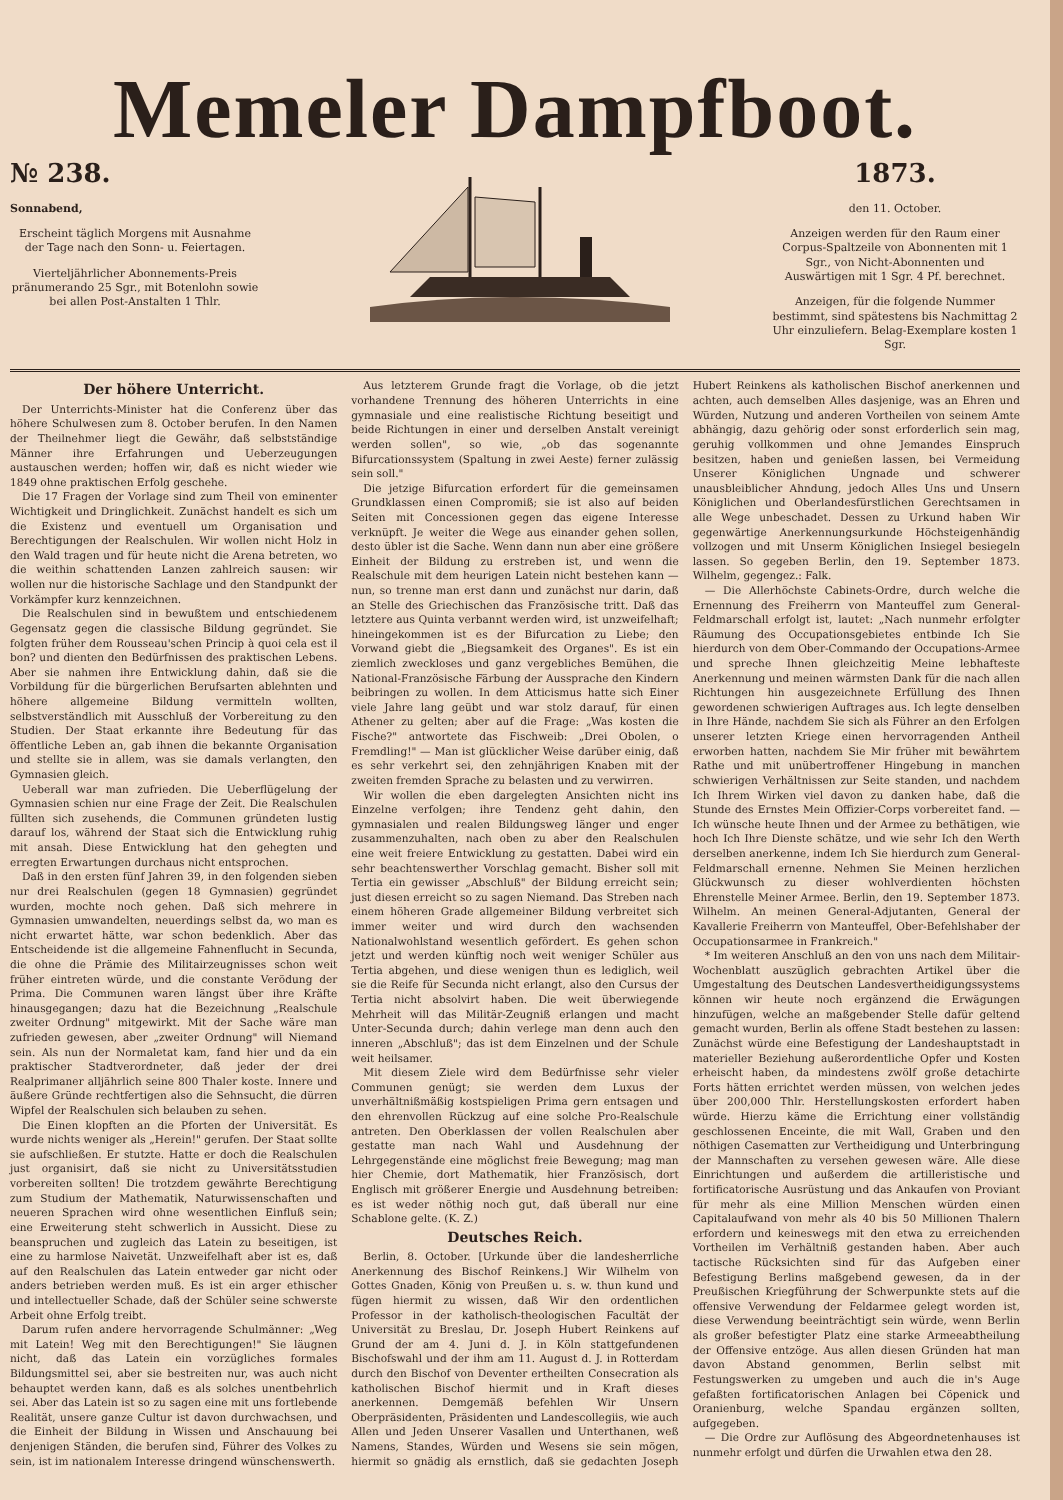Memeler Dampfboot.
№ 238.
Sonnabend,
Erscheint täglich Morgens mit Ausnahme der Tage nach den Sonn- u. Feiertagen.
Vierteljährlicher Abonnements-Preis pränumerando 25 Sgr., mit Botenlohn sowie bei allen Post-Anstalten 1 Thlr.
1873.
den 11. October.
Anzeigen werden für den Raum einer Corpus-Spaltzeile von Abonnenten mit 1 Sgr., von Nicht-Abonnenten und Auswärtigen mit 1 Sgr. 4 Pf. berechnet.
Anzeigen, für die folgende Nummer bestimmt, sind spätestens bis Nachmittag 2 Uhr einzuliefern. Belag-Exemplare kosten 1 Sgr.
Der höhere Unterricht.
Der Unterrichts-Minister hat die Conferenz über das höhere Schulwesen zum 8. October berufen. In den Namen der Theilnehmer liegt die Gewähr, daß selbstständige Männer ihre Erfahrungen und Ueberzeugungen austauschen werden; hoffen wir, daß es nicht wieder wie 1849 ohne praktischen Erfolg geschehe.
Die 17 Fragen der Vorlage sind zum Theil von eminenter Wichtigkeit und Dringlichkeit. Zunächst handelt es sich um die Existenz und eventuell um Organisation und Berechtigungen der Realschulen. Wir wollen nicht Holz in den Wald tragen und für heute nicht die Arena betreten, wo die weithin schattenden Lanzen zahlreich sausen: wir wollen nur die historische Sachlage und den Standpunkt der Vorkämpfer kurz kennzeichnen.
Die Realschulen sind in bewußtem und entschiedenem Gegensatz gegen die classische Bildung gegründet. Sie folgten früher dem Rousseau'schen Princip à quoi cela est il bon? und dienten den Bedürfnissen des praktischen Lebens. Aber sie nahmen ihre Entwicklung dahin, daß sie die Vorbildung für die bürgerlichen Berufsarten ablehnten und höhere allgemeine Bildung vermitteln wollten, selbstverständlich mit Ausschluß der Vorbereitung zu den Studien. Der Staat erkannte ihre Bedeutung für das öffentliche Leben an, gab ihnen die bekannte Organisation und stellte sie in allem, was sie damals verlangten, den Gymnasien gleich.
Ueberall war man zufrieden. Die Ueberflügelung der Gymnasien schien nur eine Frage der Zeit. Die Realschulen füllten sich zusehends, die Communen gründeten lustig darauf los, während der Staat sich die Entwicklung ruhig mit ansah. Diese Entwicklung hat den gehegten und erregten Erwartungen durchaus nicht entsprochen.
Daß in den ersten fünf Jahren 39, in den folgenden sieben nur drei Realschulen (gegen 18 Gymnasien) gegründet wurden, mochte noch gehen. Daß sich mehrere in Gymnasien umwandelten, neuerdings selbst da, wo man es nicht erwartet hätte, war schon bedenklich. Aber das Entscheidende ist die allgemeine Fahnenflucht in Secunda, die ohne die Prämie des Militairzeugnisses schon weit früher eintreten würde, und die constante Verödung der Prima. Die Communen waren längst über ihre Kräfte hinausgegangen; dazu hat die Bezeichnung „Realschule zweiter Ordnung" mitgewirkt. Mit der Sache wäre man zufrieden gewesen, aber „zweiter Ordnung" will Niemand sein. Als nun der Normaletat kam, fand hier und da ein praktischer Stadtverordneter, daß jeder der drei Realprimaner alljährlich seine 800 Thaler koste. Innere und äußere Gründe rechtfertigen also die Sehnsucht, die dürren Wipfel der Realschulen sich belauben zu sehen.
Die Einen klopften an die Pforten der Universität. Es wurde nichts weniger als „Herein!" gerufen. Der Staat sollte sie aufschließen. Er stutzte. Hatte er doch die Realschulen just organisirt, daß sie nicht zu Universitätsstudien vorbereiten sollten! Die trotzdem gewährte Berechtigung zum Studium der Mathematik, Naturwissenschaften und neueren Sprachen wird ohne wesentlichen Einfluß sein; eine Erweiterung steht schwerlich in Aussicht. Diese zu beanspruchen und zugleich das Latein zu beseitigen, ist eine zu harmlose Naivetät. Unzweifelhaft aber ist es, daß auf den Realschulen das Latein entweder gar nicht oder anders betrieben werden muß. Es ist ein arger ethischer und intellectueller Schade, daß der Schüler seine schwerste Arbeit ohne Erfolg treibt.
Darum rufen andere hervorragende Schulmänner: „Weg mit Latein! Weg mit den Berechtigungen!" Sie läugnen nicht, daß das Latein ein vorzügliches formales Bildungsmittel sei, aber sie bestreiten nur, was auch nicht behauptet werden kann, daß es als solches unentbehrlich sei. Aber das Latein ist so zu sagen eine mit uns fortlebende Realität, unsere ganze Cultur ist davon durchwachsen, und die Einheit der Bildung in Wissen und Anschauung bei denjenigen Ständen, die berufen sind, Führer des Volkes zu sein, ist im nationalem Interesse dringend wünschenswerth.
Aus letzterem Grunde fragt die Vorlage, ob die jetzt vorhandene Trennung des höheren Unterrichts in eine gymnasiale und eine realistische Richtung beseitigt und beide Richtungen in einer und derselben Anstalt vereinigt werden sollen", so wie, „ob das sogenannte Bifurcationssystem (Spaltung in zwei Aeste) ferner zulässig sein soll."
Die jetzige Bifurcation erfordert für die gemeinsamen Grundklassen einen Compromiß; sie ist also auf beiden Seiten mit Concessionen gegen das eigene Interesse verknüpft. Je weiter die Wege aus einander gehen sollen, desto übler ist die Sache. Wenn dann nun aber eine größere Einheit der Bildung zu erstreben ist, und wenn die Realschule mit dem heurigen Latein nicht bestehen kann — nun, so trenne man erst dann und zunächst nur darin, daß an Stelle des Griechischen das Französische tritt. Daß das letztere aus Quinta verbannt werden wird, ist unzweifelhaft; hineingekommen ist es der Bifurcation zu Liebe; den Vorwand giebt die „Biegsamkeit des Organes". Es ist ein ziemlich zweckloses und ganz vergebliches Bemühen, die National-Französische Färbung der Aussprache den Kindern beibringen zu wollen. In dem Atticismus hatte sich Einer viele Jahre lang geübt und war stolz darauf, für einen Athener zu gelten; aber auf die Frage: „Was kosten die Fische?" antwortete das Fischweib: „Drei Obolen, o Fremdling!" — Man ist glücklicher Weise darüber einig, daß es sehr verkehrt sei, den zehnjährigen Knaben mit der zweiten fremden Sprache zu belasten und zu verwirren.
Wir wollen die eben dargelegten Ansichten nicht ins Einzelne verfolgen; ihre Tendenz geht dahin, den gymnasialen und realen Bildungsweg länger und enger zusammenzuhalten, nach oben zu aber den Realschulen eine weit freiere Entwicklung zu gestatten. Dabei wird ein sehr beachtenswerther Vorschlag gemacht. Bisher soll mit Tertia ein gewisser „Abschluß" der Bildung erreicht sein; just diesen erreicht so zu sagen Niemand. Das Streben nach einem höheren Grade allgemeiner Bildung verbreitet sich immer weiter und wird durch den wachsenden Nationalwohlstand wesentlich gefördert. Es gehen schon jetzt und werden künftig noch weit weniger Schüler aus Tertia abgehen, und diese wenigen thun es lediglich, weil sie die Reife für Secunda nicht erlangt, also den Cursus der Tertia nicht absolvirt haben. Die weit überwiegende Mehrheit will das Militär-Zeugniß erlangen und macht Unter-Secunda durch; dahin verlege man denn auch den inneren „Abschluß"; das ist dem Einzelnen und der Schule weit heilsamer.
Mit diesem Ziele wird dem Bedürfnisse sehr vieler Communen genügt; sie werden dem Luxus der unverhältnißmäßig kostspieligen Prima gern entsagen und den ehrenvollen Rückzug auf eine solche Pro-Realschule antreten. Den Oberklassen der vollen Realschulen aber gestatte man nach Wahl und Ausdehnung der Lehrgegenstände eine möglichst freie Bewegung; mag man hier Chemie, dort Mathematik, hier Französisch, dort Englisch mit größerer Energie und Ausdehnung betreiben: es ist weder nöthig noch gut, daß überall nur eine Schablone gelte. (K. Z.)
Deutsches Reich.
Berlin, 8. October. [Urkunde über die landesherrliche Anerkennung des Bischof Reinkens.] Wir Wilhelm von Gottes Gnaden, König von Preußen u. s. w. thun kund und fügen hiermit zu wissen, daß Wir den ordentlichen Professor in der katholisch-theologischen Facultät der Universität zu Breslau, Dr. Joseph Hubert Reinkens auf Grund der am 4. Juni d. J. in Köln stattgefundenen Bischofswahl und der ihm am 11. August d. J. in Rotterdam durch den Bischof von Deventer ertheilten Consecration als katholischen Bischof hiermit und in Kraft dieses anerkennen. Demgemäß befehlen Wir Unsern Oberpräsidenten, Präsidenten und Landescollegiis, wie auch Allen und Jeden Unserer Vasallen und Unterthanen, weß Namens, Standes, Würden und Wesens sie sein mögen, hiermit so gnädig als ernstlich, daß sie gedachten Joseph Hubert Reinkens als katholischen Bischof anerkennen und achten, auch demselben Alles dasjenige, was an Ehren und Würden, Nutzung und anderen Vortheilen von seinem Amte abhängig, dazu gehörig oder sonst erforderlich sein mag, geruhig vollkommen und ohne Jemandes Einspruch besitzen, haben und genießen lassen, bei Vermeidung Unserer Königlichen Ungnade und schwerer unausbleiblicher Ahndung, jedoch Alles Uns und Unsern Königlichen und Oberlandesfürstlichen Gerechtsamen in alle Wege unbeschadet. Dessen zu Urkund haben Wir gegenwärtige Anerkennungsurkunde Höchsteigenhändig vollzogen und mit Unserm Königlichen Insiegel besiegeln lassen. So gegeben Berlin, den 19. September 1873. Wilhelm, gegengez.: Falk.
— Die Allerhöchste Cabinets-Ordre, durch welche die Ernennung des Freiherrn von Manteuffel zum General-Feldmarschall erfolgt ist, lautet: „Nach nunmehr erfolgter Räumung des Occupationsgebietes entbinde Ich Sie hierdurch von dem Ober-Commando der Occupations-Armee und spreche Ihnen gleichzeitig Meine lebhafteste Anerkennung und meinen wärmsten Dank für die nach allen Richtungen hin ausgezeichnete Erfüllung des Ihnen gewordenen schwierigen Auftrages aus. Ich legte denselben in Ihre Hände, nachdem Sie sich als Führer an den Erfolgen unserer letzten Kriege einen hervorragenden Antheil erworben hatten, nachdem Sie Mir früher mit bewährtem Rathe und mit unübertroffener Hingebung in manchen schwierigen Verhältnissen zur Seite standen, und nachdem Ich Ihrem Wirken viel davon zu danken habe, daß die Stunde des Ernstes Mein Offizier-Corps vorbereitet fand. — Ich wünsche heute Ihnen und der Armee zu bethätigen, wie hoch Ich Ihre Dienste schätze, und wie sehr Ich den Werth derselben anerkenne, indem Ich Sie hierdurch zum General-Feldmarschall ernenne. Nehmen Sie Meinen herzlichen Glückwunsch zu dieser wohlverdienten höchsten Ehrenstelle Meiner Armee. Berlin, den 19. September 1873. Wilhelm. An meinen General-Adjutanten, General der Kavallerie Freiherrn von Manteuffel, Ober-Befehlshaber der Occupationsarmee in Frankreich."
* Im weiteren Anschluß an den von uns nach dem Militair-Wochenblatt auszüglich gebrachten Artikel über die Umgestaltung des Deutschen Landesvertheidigungssystems können wir heute noch ergänzend die Erwägungen hinzufügen, welche an maßgebender Stelle dafür geltend gemacht wurden, Berlin als offene Stadt bestehen zu lassen: Zunächst würde eine Befestigung der Landeshauptstadt in materieller Beziehung außerordentliche Opfer und Kosten erheischt haben, da mindestens zwölf große detachirte Forts hätten errichtet werden müssen, von welchen jedes über 200,000 Thlr. Herstellungskosten erfordert haben würde. Hierzu käme die Errichtung einer vollständig geschlossenen Enceinte, die mit Wall, Graben und den nöthigen Casematten zur Vertheidigung und Unterbringung der Mannschaften zu versehen gewesen wäre. Alle diese Einrichtungen und außerdem die artilleristische und fortificatorische Ausrüstung und das Ankaufen von Proviant für mehr als eine Million Menschen würden einen Capitalaufwand von mehr als 40 bis 50 Millionen Thalern erfordern und keineswegs mit den etwa zu erreichenden Vortheilen im Verhältniß gestanden haben. Aber auch tactische Rücksichten sind für das Aufgeben einer Befestigung Berlins maßgebend gewesen, da in der Preußischen Kriegführung der Schwerpunkte stets auf die offensive Verwendung der Feldarmee gelegt worden ist, diese Verwendung beeinträchtigt sein würde, wenn Berlin als großer befestigter Platz eine starke Armeeabtheilung der Offensive entzöge. Aus allen diesen Gründen hat man davon Abstand genommen, Berlin selbst mit Festungswerken zu umgeben und auch die in's Auge gefaßten fortificatorischen Anlagen bei Cöpenick und Oranienburg, welche Spandau ergänzen sollten, aufgegeben.
— Die Ordre zur Auflösung des Abgeordnetenhauses ist nunmehr erfolgt und dürfen die Urwahlen etwa den 28.